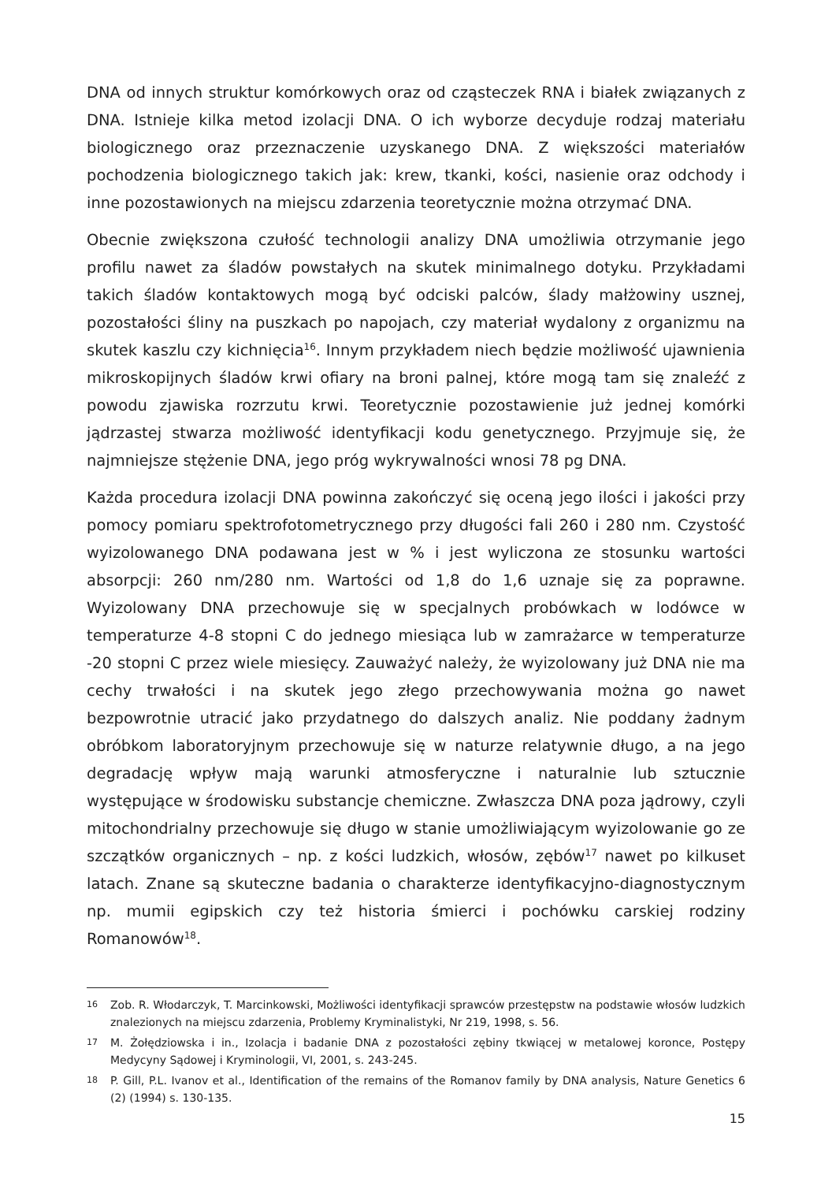DNA od innych struktur komórkowych oraz od cząsteczek RNA i białek związanych z DNA. Istnieje kilka metod izolacji DNA. O ich wyborze decyduje rodzaj materiału biologicznego oraz przeznaczenie uzyskanego DNA. Z większości materiałów pochodzenia biologicznego takich jak: krew, tkanki, kości, nasienie oraz odchody i inne pozostawionych na miejscu zdarzenia teoretycznie można otrzymać DNA.
Obecnie zwiększona czułość technologii analizy DNA umożliwia otrzymanie jego profilu nawet za śladów powstałych na skutek minimalnego dotyku. Przykładami takich śladów kontaktowych mogą być odciski palców, ślady małżowiny usznej, pozostałości śliny na puszkach po napojach, czy materiał wydalony z organizmu na skutek kaszlu czy kichnięcia<sup>16</sup>. Innym przykładem niech będzie możliwość ujawnienia mikroskopijnych śladów krwi ofiary na broni palnej, które mogą tam się znaleźć z powodu zjawiska rozrzutu krwi. Teoretycznie pozostawienie już jednej komórki jądrzastej stwarza możliwość identyfikacji kodu genetycznego. Przyjmuje się, że najmniejsze stężenie DNA, jego próg wykrywalności wnosi 78 pg DNA.
Każda procedura izolacji DNA powinna zakończyć się oceną jego ilości i jakości przy pomocy pomiaru spektrofotometrycznego przy długości fali 260 i 280 nm. Czystość wyizolowanego DNA podawana jest w % i jest wyliczona ze stosunku wartości absorpcji: 260 nm/280 nm. Wartości od 1,8 do 1,6 uznaje się za poprawne. Wyizolowany DNA przechowuje się w specjalnych probówkach w lodówce w temperaturze 4-8 stopni C do jednego miesiąca lub w zamrażarce w temperaturze -20 stopni C przez wiele miesięcy. Zauważyć należy, że wyizolowany już DNA nie ma cechy trwałości i na skutek jego złego przechowywania można go nawet bezpowrotnie utracić jako przydatnego do dalszych analiz. Nie poddany żadnym obróbkom laboratoryjnym przechowuje się w naturze relatywnie długo, a na jego degradację wpływ mają warunki atmosferyczne i naturalnie lub sztucznie występujące w środowisku substancje chemiczne. Zwłaszcza DNA poza jądrowy, czyli mitochondrialny przechowuje się długo w stanie umożliwiającym wyizolowanie go ze szczątków organicznych – np. z kości ludzkich, włosów, zębów<sup>17</sup> nawet po kilkuset latach. Znane są skuteczne badania o charakterze identyfikacyjno-diagnostycznym np. mumii egipskich czy też historia śmierci i pochówku carskiej rodziny Romanowów<sup>18</sup>.
16 Zob. R. Włodarczyk, T. Marcinkowski, Możliwości identyfikacji sprawców przestępstw na podstawie włosów ludzkich znalezionych na miejscu zdarzenia, Problemy Kryminalistyki, Nr 219, 1998, s. 56.
17 M. Żołędziowska i in., Izolacja i badanie DNA z pozostałości zębiny tkwiącej w metalowej koronce, Postępy Medycyny Sądowej i Kryminologii, VI, 2001, s. 243-245.
18 P. Gill, P.L. Ivanov et al., Identification of the remains of the Romanov family by DNA analysis, Nature Genetics 6 (2) (1994) s. 130-135.
15